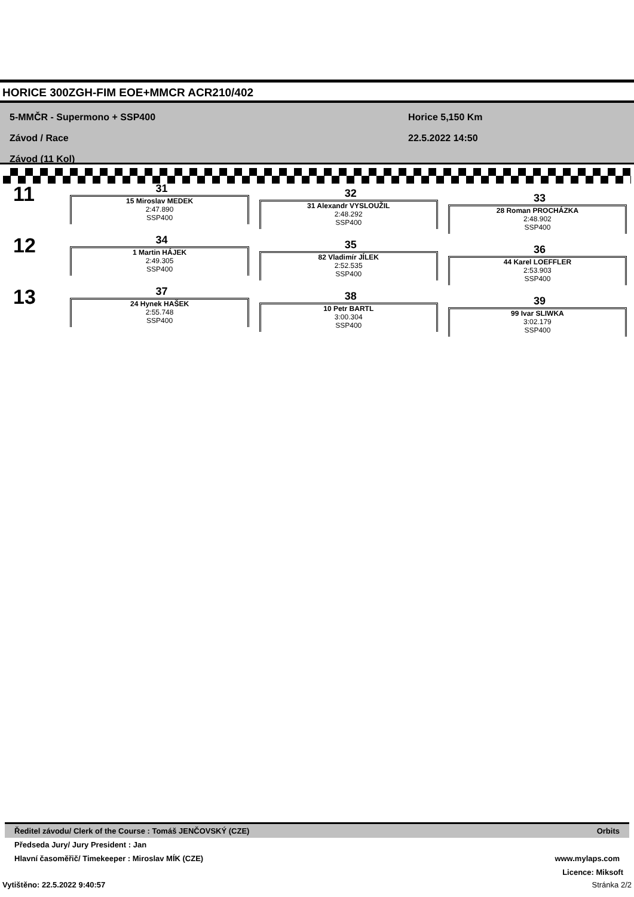HORICE 300ZGH-FIM EOE+MMCR ACR210/402
5-MMČR - Supermono + SSP400
Závod / Race
Závod (11 Kol)
Horice 5,150 Km
22.5.2022 14:50
11
31
15 Miroslav MEDEK
2:47.890
SSP400
32
31 Alexandr VYSLOUŽIL
2:48.292
SSP400
33
28 Roman PROCHÁZKA
2:48.902
SSP400
12
34
1 Martin HÁJEK
2:49.305
SSP400
35
82 Vladimír JÍLEK
2:52.535
SSP400
36
44 Karel LOEFFLER
2:53.903
SSP400
13
37
24 Hynek HAŠEK
2:55.748
SSP400
38
10 Petr BARTL
3:00.304
SSP400
39
99 Ivar SLIWKA
3:02.179
SSP400
Ředitel závodu/ Clerk of the Course : Tomáš JENČOVSKÝ (CZE) Orbits
Předseda Jury/ Jury President : Jan
Hlavní časoměřič/ Timekeeper : Miroslav MÍK (CZE) www.mylaps.com
Licence: Miksoft
Vytištěno: 22.5.2022 9:40:57 Stránka 2/2